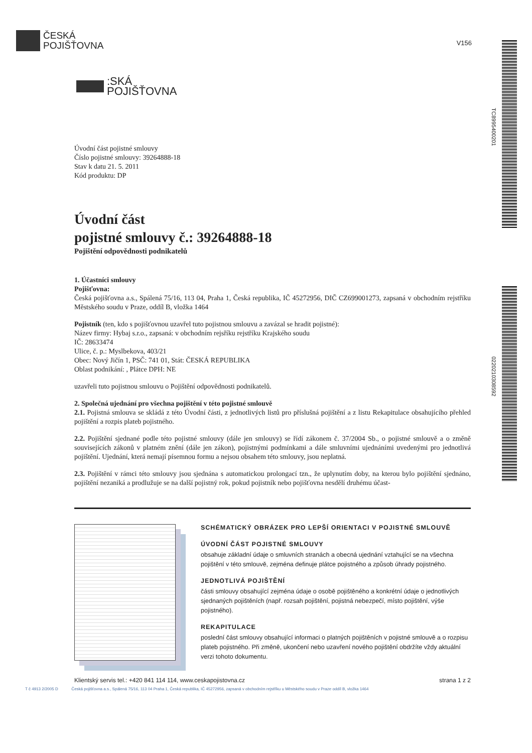TC8995400201
0220210308592
ČESKÁ
POJIŠŤOVNA
V156
:SKÁ
POJIŠŤOVNA
Úvodní část pojistné smlouvy
Číslo pojistné smlouvy: 39264888-18
Stav k datu 21. 5. 2011
Kód produktu: DP
Úvodní část
pojistné smlouvy č.: 39264888-18
Pojištění odpovědnosti podnikatelů
1. Účastníci smlouvy
Pojišťovna:
Česká pojišťovna a.s., Spálená 75/16, 113 04, Praha 1, Česká republika, IČ 45272956, DIČ CZ699001273, zapsaná v obchodním rejstříku Městského soudu v Praze, oddíl B, vložka 1464
Pojistník (ten, kdo s pojišťovnou uzavřel tuto pojistnou smlouvu a zavázal se hradit pojistné):
Název firmy: Hybaj s.r.o., zapsaná: v obchodním rejsříku rejstříku Krajského soudu
IČ: 28633474
Ulice, č. p.: Myslbekova, 403/21
Obec: Nový Jičín 1, PSČ: 741 01, Stát: ČESKÁ REPUBLIKA
Oblast podnikání: , Plátce DPH: NE
uzavřeli tuto pojistnou smlouvu o Pojištění odpovědnosti podnikatelů.
2. Společná ujednání pro všechna pojištění v této pojistné smlouvě
2.1. Pojistná smlouva se skládá z této Úvodní části, z jednotlivých listů pro příslušná pojištění a z listu Rekapitulace obsahujícího přehled pojištění a rozpis plateb pojistného.
2.2. Pojištění sjednané podle této pojistné smlouvy (dále jen smlouvy) se řídí zákonem č. 37/2004 Sb., o pojistné smlouvě a o změně souvisejících zákonů v platném znění (dále jen zákon), pojistnými podmínkami a dále smluvními ujednáními uvedenými pro jednotlivá pojištění. Ujednání, která nemají písemnou formu a nejsou obsahem této smlouvy, jsou neplatná.
2.3. Pojištění v rámci této smlouvy jsou sjednána s automatickou prolongací tzn., že uplynutím doby, na kterou bylo pojištění sjednáno, pojištění nezaniká a prodlužuje se na další pojistný rok, pokud pojistník nebo pojišťovna nesdělí druhému účast-
SCHÉMATICKÝ OBRÁZEK PRO LEPŠÍ ORIENTACI V POJISTNÉ SMLOUVĚ
ÚVODNÍ ČÁST POJISTNÉ SMLOUVY
obsahuje základní údaje o smluvních stranách a obecná ujednání vztahující se na všechna pojištění v této smlouvě, zejména definuje plátce pojistného a způsob úhrady pojistného.
JEDNOTLIVÁ POJIŠTĚNÍ
části smlouvy obsahující zejména údaje o osobě pojištěného a konkrétní údaje o jednotlivých sjednaných pojištěních (např. rozsah pojištění, pojistná nebezpečí, místo pojištění, výše pojistného).
REKAPITULACE
poslední část smlouvy obsahující informaci o platných pojištěních v pojistné smlouvě a o rozpisu plateb pojistného. Při změně, ukončení nebo uzavření nového pojištění obdržíte vždy aktuální verzi tohoto dokumentu.
Klientský servis tel.: +420 841 114 114, www.ceskapojistovna.cz strana 1 z 2
T č 4913 2/2005 D Česká pojišťovna a.s., Spálená 75/16, 113 04 Praha 1, Česká republika, IČ 45272956, zapsaná v obchodním rejstříku u Městského soudu v Praze oddíl B, vložka 1464